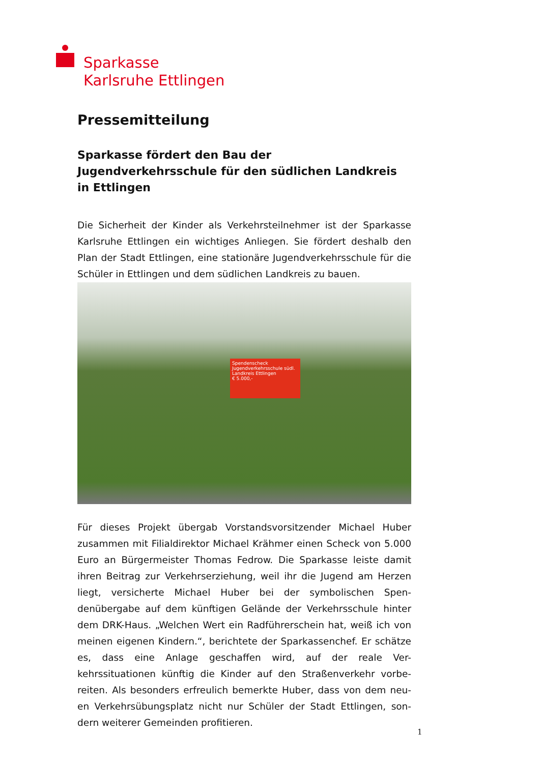Sparkasse
Karlsruhe Ettlingen
Pressemitteilung
Sparkasse fördert den Bau der Jugendverkehrsschule für den südlichen Landkreis in Ettlingen
Die Sicherheit der Kinder als Verkehrsteilnehmer ist der Sparkasse Karlsruhe Ettlingen ein wichtiges Anliegen. Sie fördert deshalb den Plan der Stadt Ettlingen, eine stationäre Jugendverkehrsschule für die Schüler in Ettlingen und dem südlichen Landkreis zu bauen.
Spendenscheck
Jugendverkehrsschule südl. Landkreis Ettlingen
€ 5.000,-
Für dieses Projekt übergab Vorstandsvorsitzender Michael Huber zusammen mit Filialdirektor Michael Krähmer einen Scheck von 5.000 Euro an Bürgermeister Thomas Fedrow. Die Sparkasse leiste damit ihren Beitrag zur Verkehrserziehung, weil ihr die Jugend am Herzen liegt, versicherte Michael Huber bei der symbolischen Spen-denübergabe auf dem künftigen Gelände der Verkehrsschule hinter dem DRK-Haus. „Welchen Wert ein Radführerschein hat, weiß ich von meinen eigenen Kindern.“, berichtete der Sparkassenchef. Er schätze es, dass eine Anlage geschaffen wird, auf der reale Ver-kehrssituationen künftig die Kinder auf den Straßenverkehr vorbe-reiten. Als besonders erfreulich bemerkte Huber, dass von dem neu-en Verkehrsübungsplatz nicht nur Schüler der Stadt Ettlingen, son-dern weiterer Gemeinden profitieren.
1